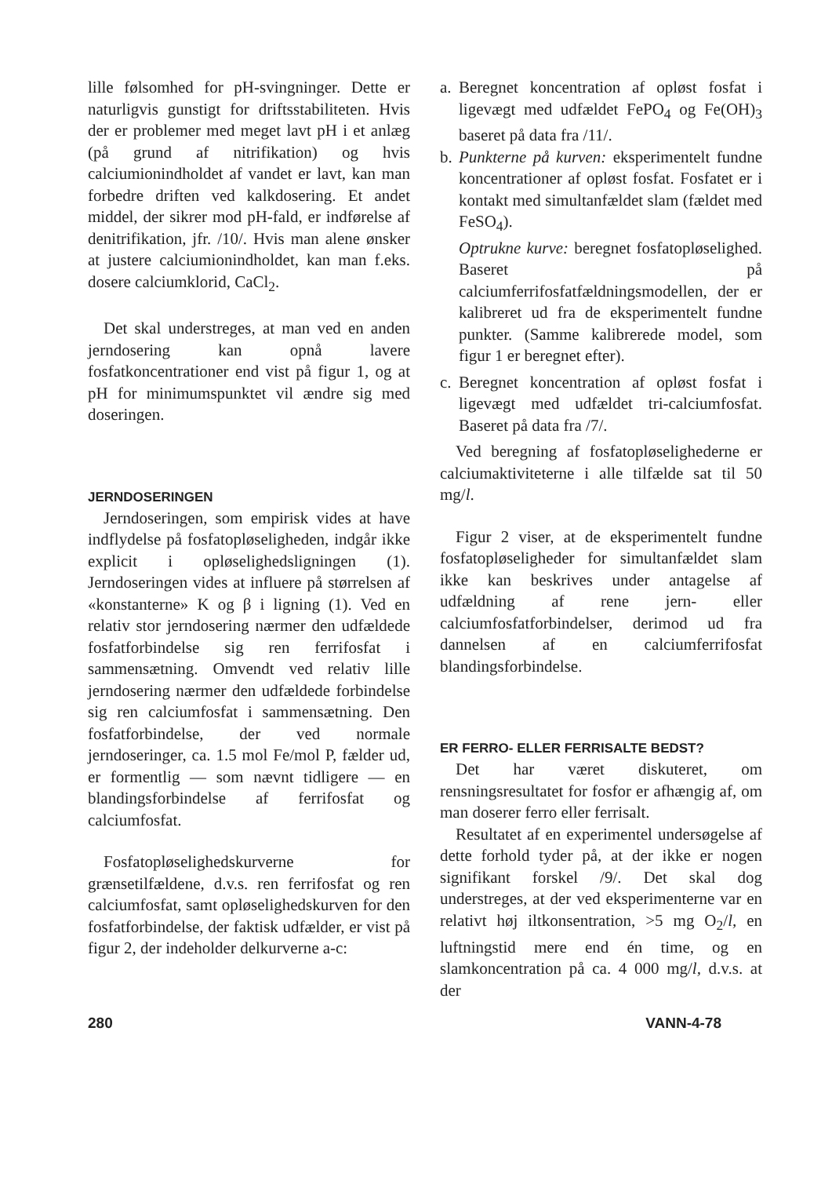lille følsomhed for pH-svingninger. Dette er naturligvis gunstigt for driftsstabiliteten. Hvis der er problemer med meget lavt pH i et anlæg (på grund af nitrifikation) og hvis calciumionindholdet af vandet er lavt, kan man forbedre driften ved kalkdosering. Et andet middel, der sikrer mod pH-fald, er indførelse af denitrifikation, jfr. /10/. Hvis man alene ønsker at justere calciumionindholdet, kan man f.eks. dosere calciumklorid, CaCl<sub>2</sub>.
Det skal understreges, at man ved en anden jerndosering kan opnå lavere fosfatkoncentrationer end vist på figur 1, og at pH for minimumspunktet vil ændre sig med doseringen.
JERNDOSERINGEN
Jerndoseringen, som empirisk vides at have indflydelse på fosfatopløseligheden, indgår ikke explicit i opløselighedsligningen (1). Jerndoseringen vides at influere på størrelsen af «konstanterne» K og β i ligning (1). Ved en relativ stor jerndosering nærmer den udfældede fosfatforbindelse sig ren ferrifosfat i sammensætning. Omvendt ved relativ lille jerndosering nærmer den udfældede forbindelse sig ren calciumfosfat i sammensætning. Den fosfatforbindelse, der ved normale jerndoseringer, ca. 1.5 mol Fe/mol P, fælder ud, er formentlig — som nævnt tidligere — en blandingsforbindelse af ferrifosfat og calciumfosfat.
Fosfatopløselighedskurverne for grænsetilfældene, d.v.s. ren ferrifosfat og ren calciumfosfat, samt opløselighedskurven for den fosfatforbindelse, der faktisk udfælder, er vist på figur 2, der indeholder delkurverne a-c:
a. Beregnet koncentration af opløst fosfat i ligevægt med udfældet FePO<sub>4</sub> og Fe(OH)<sub>3</sub> baseret på data fra /11/.
b. Punkterne på kurven: eksperimentelt fundne koncentrationer af opløst fosfat. Fosfatet er i kontakt med simultanfældet slam (fældet med FeSO<sub>4</sub>).
Optrukne kurve: beregnet fosfatopløselighed. Baseret på calciumferrifosfatfældningsmodellen, der er kalibreret ud fra de eksperimentelt fundne punkter. (Samme kalibrerede model, som figur 1 er beregnet efter).
c. Beregnet koncentration af opløst fosfat i ligevægt med udfældet tri-calciumfosfat. Baseret på data fra /7/.
Ved beregning af fosfatopløselighederne er calciumaktiviteterne i alle tilfælde sat til 50 mg/l.
Figur 2 viser, at de eksperimentelt fundne fosfatopløseligheder for simultanfældet slam ikke kan beskrives under antagelse af udfældning af rene jern- eller calciumfosfatforbindelser, derimod ud fra dannelsen af en calciumferrifosfat blandingsforbindelse.
ER FERRO- ELLER FERRISALTE BEDST?
Det har været diskuteret, om rensningsresultatet for fosfor er afhængig af, om man doserer ferro eller ferrisalt.
Resultatet af en experimentel undersøgelse af dette forhold tyder på, at der ikke er nogen signifikant forskel /9/. Det skal dog understreges, at der ved eksperimenterne var en relativt høj iltkonsentration, >5 mg O<sub>2</sub>/l, en luftningstid mere end én time, og en slamkoncentration på ca. 4 000 mg/l, d.v.s. at der
280 VANN-4-78